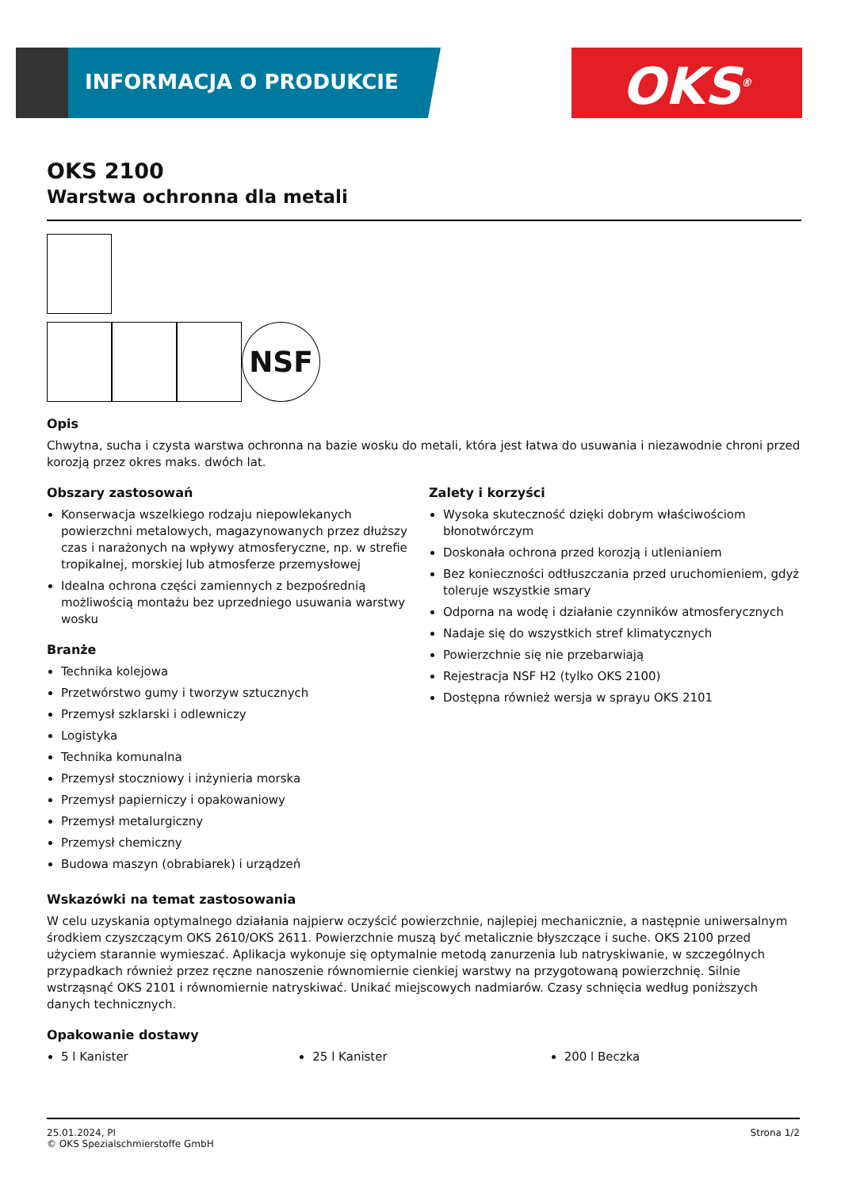INFORMACJA O PRODUKCIE OKS<sup>®</sup>
OKS 2100
Warstwa ochronna dla metali
NSF
Opis
Chwytna, sucha i czysta warstwa ochronna na bazie wosku do metali, która jest łatwa do usuwania i niezawodnie chroni przed korozją przez okres maks. dwóch lat.
Obszary zastosowań
Konserwacja wszelkiego rodzaju niepowlekanych powierzchni metalowych, magazynowanych przez dłuższy czas i narażonych na wpływy atmosferyczne, np. w strefie tropikalnej, morskiej lub atmosferze przemysłowej
Idealna ochrona części zamiennych z bezpośrednią możliwością montażu bez uprzedniego usuwania warstwy wosku
Branże
Technika kolejowa
Przetwórstwo gumy i tworzyw sztucznych
Przemysł szklarski i odlewniczy
Logistyka
Technika komunalna
Przemysł stoczniowy i inżynieria morska
Przemysł papierniczy i opakowaniowy
Przemysł metalurgiczny
Przemysł chemiczny
Budowa maszyn (obrabiarek) i urządzeń
Zalety i korzyści
Wysoka skuteczność dzięki dobrym właściwościom błonotwórczym
Doskonała ochrona przed korozją i utlenianiem
Bez konieczności odtłuszczania przed uruchomieniem, gdyż toleruje wszystkie smary
Odporna na wodę i działanie czynników atmosferycznych
Nadaje się do wszystkich stref klimatycznych
Powierzchnie się nie przebarwiają
Rejestracja NSF H2 (tylko OKS 2100)
Dostępna również wersja w sprayu OKS 2101
Wskazówki na temat zastosowania
W celu uzyskania optymalnego działania najpierw oczyścić powierzchnie, najlepiej mechanicznie, a następnie uniwersalnym środkiem czyszczącym OKS 2610/OKS 2611. Powierzchnie muszą być metalicznie błyszczące i suche. OKS 2100 przed użyciem starannie wymieszać. Aplikacja wykonuje się optymalnie metodą zanurzenia lub natryskiwanie, w szczególnych przypadkach również przez ręczne nanoszenie równomiernie cienkiej warstwy na przygotowaną powierzchnię. Silnie wstrząsnąć OKS 2101 i równomiernie natryskiwać. Unikać miejscowych nadmiarów. Czasy schnięcia według poniższych danych technicznych.
Opakowanie dostawy
5 l Kanister 25 l Kanister 200 l Beczka
25.01.2024, Pl
© OKS Spezialschmierstoffe GmbH
Strona 1/2